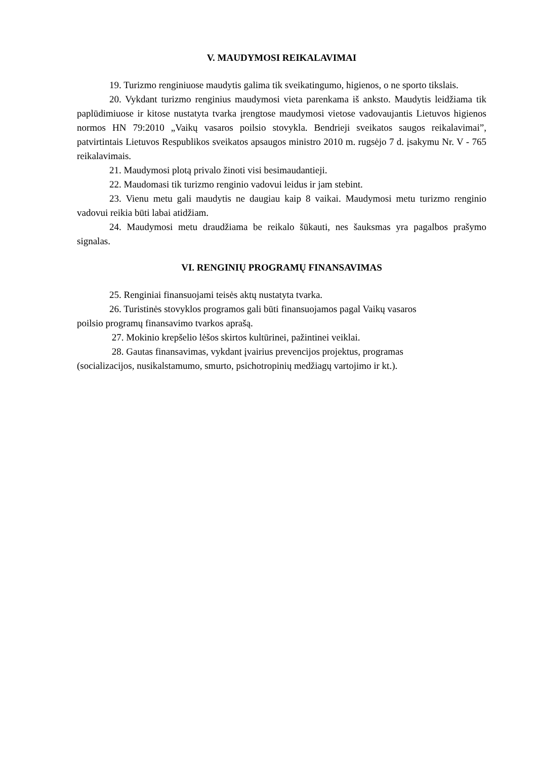V. MAUDYMOSI REIKALAVIMAI
19. Turizmo renginiuose maudytis galima tik sveikatingumo, higienos, o ne sporto tikslais.
20. Vykdant turizmo renginius maudymosi vieta parenkama iš anksto. Maudytis leidžiama tik paplūdimiuose ir kitose nustatyta tvarka įrengtose maudymosi vietose vadovaujantis Lietuvos higienos normos HN 79:2010 „Vaikų vasaros poilsio stovykla. Bendrieji sveikatos saugos reikalavimai”, patvirtintais Lietuvos Respublikos sveikatos apsaugos ministro 2010 m. rugsėjo 7 d. įsakymu Nr. V - 765 reikalavimais.
21. Maudymosi plotą privalo žinoti visi besimaudantieji.
22. Maudomasi tik turizmo renginio vadovui leidus ir jam stebint.
23. Vienu metu gali maudytis ne daugiau kaip 8 vaikai. Maudymosi metu turizmo renginio vadovui reikia būti labai atidžiam.
24. Maudymosi metu draudžiama be reikalo šūkauti, nes šauksmas yra pagalbos prašymo signalas.
VI. RENGINIŲ PROGRAMŲ FINANSAVIMAS
25. Renginiai finansuojami teisės aktų nustatyta tvarka.
26. Turistinės stovyklos programos gali būti finansuojamos pagal Vaikų vasaros
poilsio programų finansavimo tvarkos aprašą.
27. Mokinio krepšelio lėšos skirtos kultūrinei, pažintinei veiklai.
28. Gautas finansavimas, vykdant įvairius prevencijos projektus, programas
(socializacijos, nusikalstamumo, smurto, psichotropinių medžiagų vartojimo ir kt.).